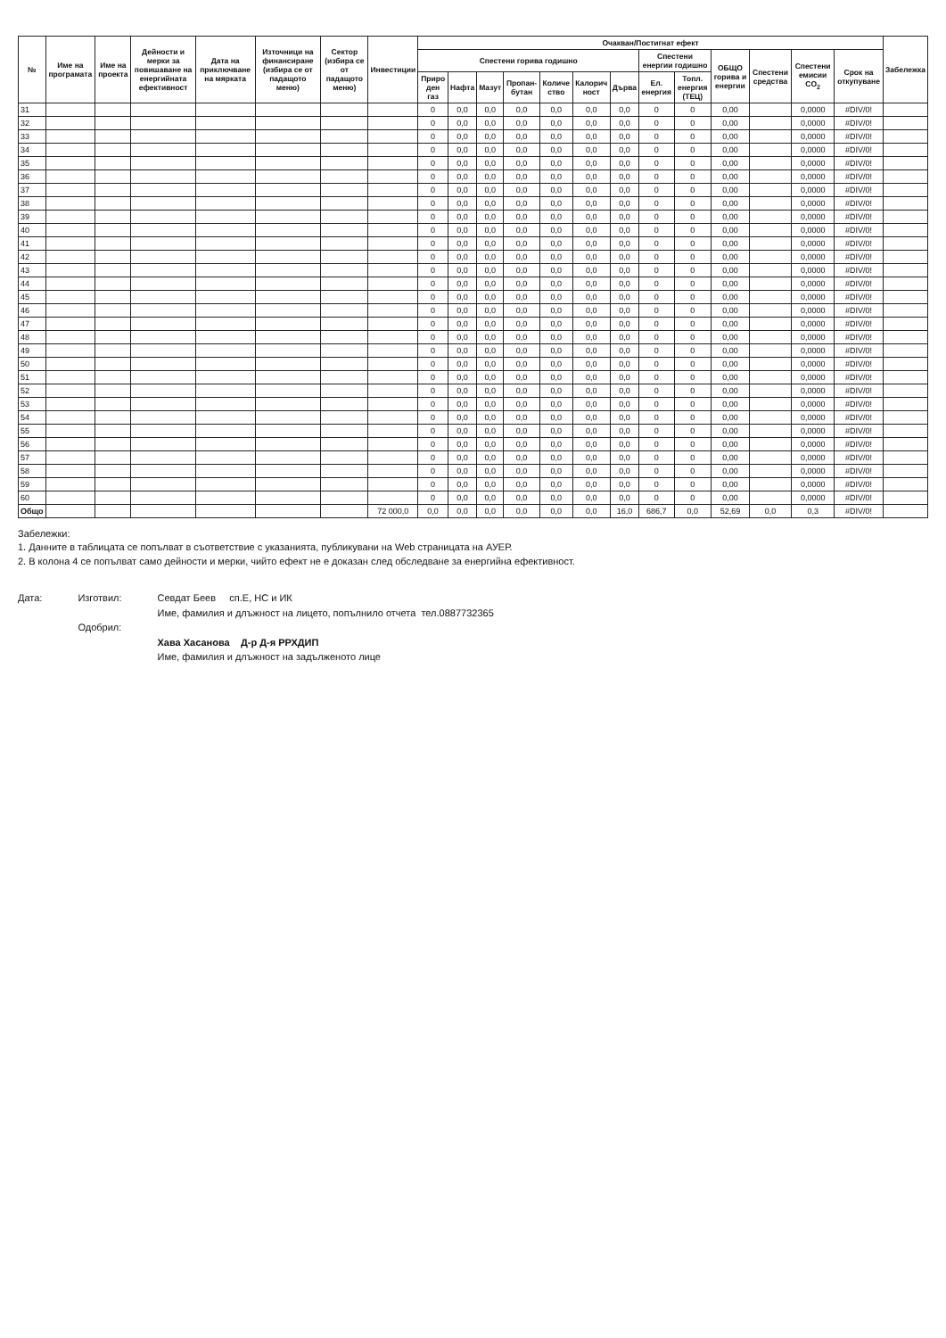| № | Име на програмата | Име на проекта | Дейности и мерки за повишаване на енергийната ефективност | Дата на приключване на мярката | Източници на финансиране (избира се от падащото меню) | Сектор (избира се от падащото меню) | Инвестиции | Очакван/Постигнат ефект | | | | | | | | | | | | | Забележка |
| --- | --- | --- | --- | --- | --- | --- | --- | --- | --- | --- | --- | --- | --- | --- | --- | --- | --- | --- | --- | --- | --- |
| | | | | | | | | Спестени горива годишно | | | | | | | Спестени енергии годишно | | ОБЩО горива и енергии | Спестени средства | Спестени емисии CO<sub>2</sub> | Срок на откупуване | |
| | | | | | | | | Приро ден газ | Нафта | Мазут | Пропан-бутан | Количе ство | Калорич ност | Дърва | Ел. енергия | Топл. енергия (ТЕЦ) | | | | | |
| 31 | | | | | | | | 0 | 0,0 | 0,0 | 0,0 | 0,0 | 0,0 | 0,0 | 0 | 0 | 0,00 | | 0,0000 | #DIV/0! | |
| 32 | | | | | | | | 0 | 0,0 | 0,0 | 0,0 | 0,0 | 0,0 | 0,0 | 0 | 0 | 0,00 | | 0,0000 | #DIV/0! | |
| 33 | | | | | | | | 0 | 0,0 | 0,0 | 0,0 | 0,0 | 0,0 | 0,0 | 0 | 0 | 0,00 | | 0,0000 | #DIV/0! | |
| 34 | | | | | | | | 0 | 0,0 | 0,0 | 0,0 | 0,0 | 0,0 | 0,0 | 0 | 0 | 0,00 | | 0,0000 | #DIV/0! | |
| 35 | | | | | | | | 0 | 0,0 | 0,0 | 0,0 | 0,0 | 0,0 | 0,0 | 0 | 0 | 0,00 | | 0,0000 | #DIV/0! | |
| 36 | | | | | | | | 0 | 0,0 | 0,0 | 0,0 | 0,0 | 0,0 | 0,0 | 0 | 0 | 0,00 | | 0,0000 | #DIV/0! | |
| 37 | | | | | | | | 0 | 0,0 | 0,0 | 0,0 | 0,0 | 0,0 | 0,0 | 0 | 0 | 0,00 | | 0,0000 | #DIV/0! | |
| 38 | | | | | | | | 0 | 0,0 | 0,0 | 0,0 | 0,0 | 0,0 | 0,0 | 0 | 0 | 0,00 | | 0,0000 | #DIV/0! | |
| 39 | | | | | | | | 0 | 0,0 | 0,0 | 0,0 | 0,0 | 0,0 | 0,0 | 0 | 0 | 0,00 | | 0,0000 | #DIV/0! | |
| 40 | | | | | | | | 0 | 0,0 | 0,0 | 0,0 | 0,0 | 0,0 | 0,0 | 0 | 0 | 0,00 | | 0,0000 | #DIV/0! | |
| 41 | | | | | | | | 0 | 0,0 | 0,0 | 0,0 | 0,0 | 0,0 | 0,0 | 0 | 0 | 0,00 | | 0,0000 | #DIV/0! | |
| 42 | | | | | | | | 0 | 0,0 | 0,0 | 0,0 | 0,0 | 0,0 | 0,0 | 0 | 0 | 0,00 | | 0,0000 | #DIV/0! | |
| 43 | | | | | | | | 0 | 0,0 | 0,0 | 0,0 | 0,0 | 0,0 | 0,0 | 0 | 0 | 0,00 | | 0,0000 | #DIV/0! | |
| 44 | | | | | | | | 0 | 0,0 | 0,0 | 0,0 | 0,0 | 0,0 | 0,0 | 0 | 0 | 0,00 | | 0,0000 | #DIV/0! | |
| 45 | | | | | | | | 0 | 0,0 | 0,0 | 0,0 | 0,0 | 0,0 | 0,0 | 0 | 0 | 0,00 | | 0,0000 | #DIV/0! | |
| 46 | | | | | | | | 0 | 0,0 | 0,0 | 0,0 | 0,0 | 0,0 | 0,0 | 0 | 0 | 0,00 | | 0,0000 | #DIV/0! | |
| 47 | | | | | | | | 0 | 0,0 | 0,0 | 0,0 | 0,0 | 0,0 | 0,0 | 0 | 0 | 0,00 | | 0,0000 | #DIV/0! | |
| 48 | | | | | | | | 0 | 0,0 | 0,0 | 0,0 | 0,0 | 0,0 | 0,0 | 0 | 0 | 0,00 | | 0,0000 | #DIV/0! | |
| 49 | | | | | | | | 0 | 0,0 | 0,0 | 0,0 | 0,0 | 0,0 | 0,0 | 0 | 0 | 0,00 | | 0,0000 | #DIV/0! | |
| 50 | | | | | | | | 0 | 0,0 | 0,0 | 0,0 | 0,0 | 0,0 | 0,0 | 0 | 0 | 0,00 | | 0,0000 | #DIV/0! | |
| 51 | | | | | | | | 0 | 0,0 | 0,0 | 0,0 | 0,0 | 0,0 | 0,0 | 0 | 0 | 0,00 | | 0,0000 | #DIV/0! | |
| 52 | | | | | | | | 0 | 0,0 | 0,0 | 0,0 | 0,0 | 0,0 | 0,0 | 0 | 0 | 0,00 | | 0,0000 | #DIV/0! | |
| 53 | | | | | | | | 0 | 0,0 | 0,0 | 0,0 | 0,0 | 0,0 | 0,0 | 0 | 0 | 0,00 | | 0,0000 | #DIV/0! | |
| 54 | | | | | | | | 0 | 0,0 | 0,0 | 0,0 | 0,0 | 0,0 | 0,0 | 0 | 0 | 0,00 | | 0,0000 | #DIV/0! | |
| 55 | | | | | | | | 0 | 0,0 | 0,0 | 0,0 | 0,0 | 0,0 | 0,0 | 0 | 0 | 0,00 | | 0,0000 | #DIV/0! | |
| 56 | | | | | | | | 0 | 0,0 | 0,0 | 0,0 | 0,0 | 0,0 | 0,0 | 0 | 0 | 0,00 | | 0,0000 | #DIV/0! | |
| 57 | | | | | | | | 0 | 0,0 | 0,0 | 0,0 | 0,0 | 0,0 | 0,0 | 0 | 0 | 0,00 | | 0,0000 | #DIV/0! | |
| 58 | | | | | | | | 0 | 0,0 | 0,0 | 0,0 | 0,0 | 0,0 | 0,0 | 0 | 0 | 0,00 | | 0,0000 | #DIV/0! | |
| 59 | | | | | | | | 0 | 0,0 | 0,0 | 0,0 | 0,0 | 0,0 | 0,0 | 0 | 0 | 0,00 | | 0,0000 | #DIV/0! | |
| 60 | | | | | | | | 0 | 0,0 | 0,0 | 0,0 | 0,0 | 0,0 | 0,0 | 0 | 0 | 0,00 | | 0,0000 | #DIV/0! | |
| Общо | | | | | | | 72 000,0 | 0,0 | 0,0 | 0,0 | 0,0 | 0,0 | 0,0 | 16,0 | 686,7 | 0,0 | 52,69 | 0,0 | 0,3 | #DIV/0! | |
Забележки:
1. Данните в таблицата се попълват в съответствие с указанията, публикувани на Web страницата на АУЕР.
2. В колона 4 се попълват само дейности и мерки, чийто ефект не е доказан след обследване за енергийна ефективност.
Дата: Изготвил:
Одобрил:
Севдат Беев сп.Е, НС и ИК
Име, фамилия и длъжност на лицето, попълнило отчета тел.0887732365
Хава Хасанова Д-р Д-я РРХДИП
Име, фамилия и длъжност на задълженото лице